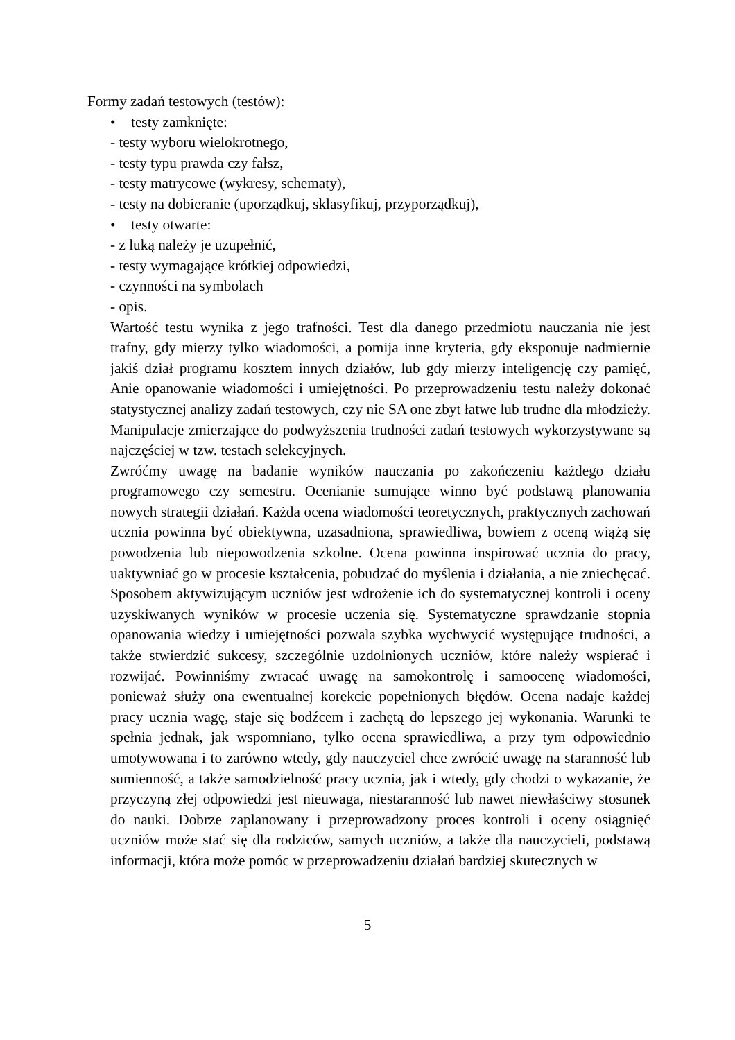Formy zadań testowych (testów):
• testy zamknięte:
- testy wyboru wielokrotnego,
- testy typu prawda czy fałsz,
- testy matrycowe (wykresy, schematy),
- testy na dobieranie (uporządkuj, sklasyfikuj, przyporządkuj),
• testy otwarte:
- z luką należy je uzupełnić,
- testy wymagające krótkiej odpowiedzi,
- czynności na symbolach
- opis.
Wartość testu wynika z jego trafności. Test dla danego przedmiotu nauczania nie jest trafny, gdy mierzy tylko wiadomości, a pomija inne kryteria, gdy eksponuje nadmiernie jakiś dział programu kosztem innych działów, lub gdy mierzy inteligencję czy pamięć, Anie opanowanie wiadomości i umiejętności. Po przeprowadzeniu testu należy dokonać statystycznej analizy zadań testowych, czy nie SA one zbyt łatwe lub trudne dla młodzieży. Manipulacje zmierzające do podwyższenia trudności zadań testowych wykorzystywane są najczęściej w tzw. testach selekcyjnych.
Zwróćmy uwagę na badanie wyników nauczania po zakończeniu każdego działu programowego czy semestru. Ocenianie sumujące winno być podstawą planowania nowych strategii działań. Każda ocena wiadomości teoretycznych, praktycznych zachowań ucznia powinna być obiektywna, uzasadniona, sprawiedliwa, bowiem z oceną wiążą się powodzenia lub niepowodzenia szkolne. Ocena powinna inspirować ucznia do pracy, uaktywniać go w procesie kształcenia, pobudzać do myślenia i działania, a nie zniechęcać. Sposobem aktywizującym uczniów jest wdrożenie ich do systematycznej kontroli i oceny uzyskiwanych wyników w procesie uczenia się. Systematyczne sprawdzanie stopnia opanowania wiedzy i umiejętności pozwala szybka wychwycić występujące trudności, a także stwierdzić sukcesy, szczególnie uzdolnionych uczniów, które należy wspierać i rozwijać. Powinniśmy zwracać uwagę na samokontrolę i samoocenę wiadomości, ponieważ służy ona ewentualnej korekcie popełnionych błędów. Ocena nadaje każdej pracy ucznia wagę, staje się bodźcem i zachętą do lepszego jej wykonania. Warunki te spełnia jednak, jak wspomniano, tylko ocena sprawiedliwa, a przy tym odpowiednio umotywowana i to zarówno wtedy, gdy nauczyciel chce zwrócić uwagę na staranność lub sumienność, a także samodzielność pracy ucznia, jak i wtedy, gdy chodzi o wykazanie, że przyczyną złej odpowiedzi jest nieuwaga, niestaranność lub nawet niewłaściwy stosunek do nauki. Dobrze zaplanowany i przeprowadzony proces kontroli i oceny osiągnięć uczniów może stać się dla rodziców, samych uczniów, a także dla nauczycieli, podstawą informacji, która może pomóc w przeprowadzeniu działań bardziej skutecznych w
5